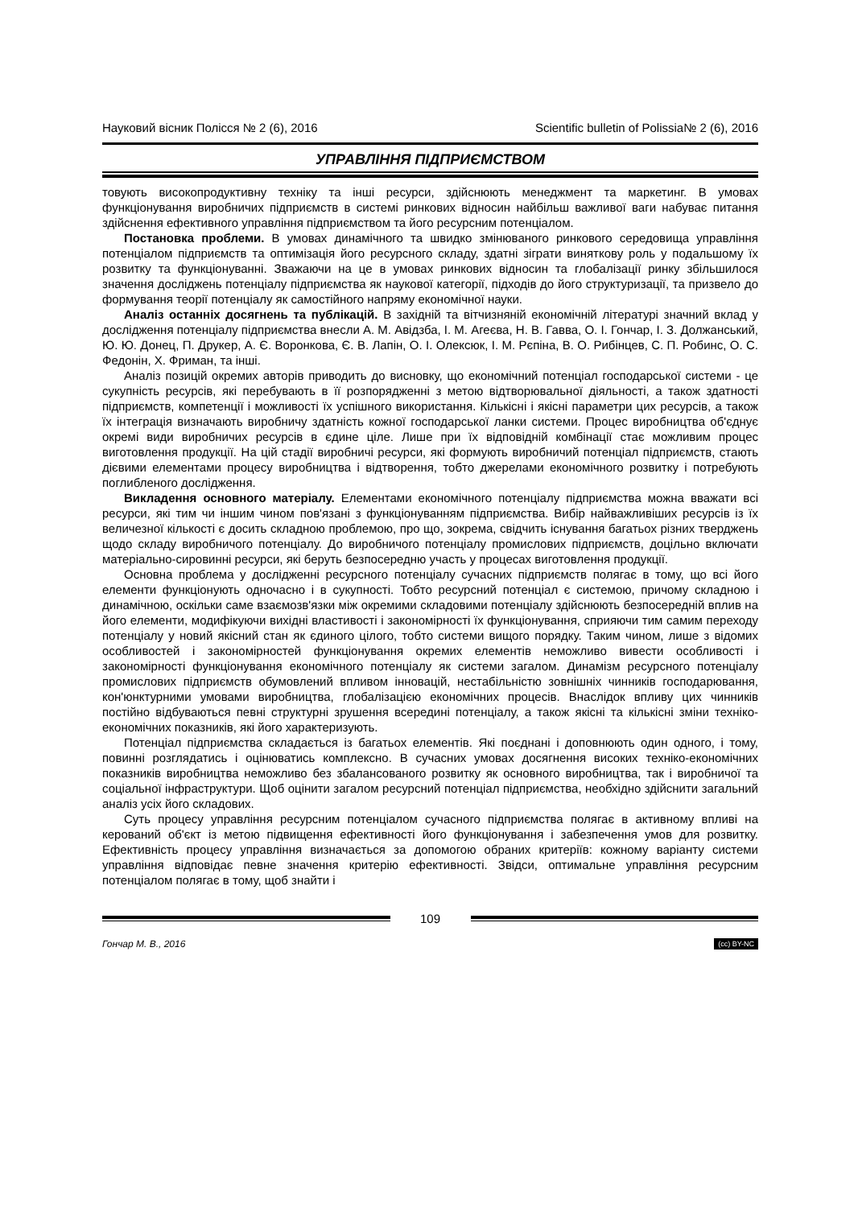Науковий вісник Полісся № 2 (6), 2016 Scientific bulletin of Polissia№ 2 (6), 2016
УПРАВЛІННЯ ПІДПРИЄМСТВОМ
товують високопродуктивну техніку та інші ресурси, здійснюють менеджмент та маркетинг. В умовах функціонування виробничих підприємств в системі ринкових відносин найбільш важливої ваги набуває питання здійснення ефективного управління підприємством та його ресурсним потенціалом.
Постановка проблеми. В умовах динамічного та швидко змінюваного ринкового середовища управління потенціалом підприємств та оптимізація його ресурсного складу, здатні зіграти виняткову роль у подальшому їх розвитку та функціонуванні. Зважаючи на це в умовах ринкових відносин та глобалізації ринку збільшилося значення досліджень потенціалу підприємства як наукової категорії, підходів до його структуризації, та призвело до формування теорії потенціалу як самостійного напряму економічної науки.
Аналіз останніх досягнень та публікацій. В західній та вітчизняній економічній літературі значний вклад у дослідження потенціалу підприємства внесли А. М. Авідзба, І. М. Агеєва, Н. В. Гавва, О. І. Гончар, І. З. Должанський, Ю. Ю. Донец, П. Друкер, А. Є. Воронкова, Є. В. Лапін, О. І. Олексюк, І. М. Рєпіна, В. О. Рибінцев, С. П. Робинс, О. С. Федонін, Х. Фриман, та інші.
Аналіз позицій окремих авторів приводить до висновку, що економічний потенціал господарської системи - це сукупність ресурсів, які перебувають в її розпорядженні з метою відтворювальної діяльності, а також здатності підприємств, компетенції і можливості їх успішного використання. Кількісні і якісні параметри цих ресурсів, а також їх інтеграція визначають виробничу здатність кожної господарської ланки системи. Процес виробництва об'єднує окремі види виробничих ресурсів в єдине ціле. Лише при їх відповідній комбінації стає можливим процес виготовлення продукції. На цій стадії виробничі ресурси, які формують виробничий потенціал підприємств, стають дієвими елементами процесу виробництва і відтворення, тобто джерелами економічного розвитку і потребують поглибленого дослідження.
Викладення основного матеріалу. Елементами економічного потенціалу підприємства можна вважати всі ресурси, які тим чи іншим чином пов'язані з функціонуванням підприємства. Вибір найважливіших ресурсів із їх величезної кількості є досить складною проблемою, про що, зокрема, свідчить існування багатьох різних тверджень щодо складу виробничого потенціалу. До виробничого потенціалу промислових підприємств, доцільно включати матеріально-сировинні ресурси, які беруть безпосередню участь у процесах виготовлення продукції.
Основна проблема у дослідженні ресурсного потенціалу сучасних підприємств полягає в тому, що всі його елементи функціонують одночасно і в сукупності. Тобто ресурсний потенціал є системою, причому складною і динамічною, оскільки саме взаємозв'язки між окремими складовими потенціалу здійснюють безпосередній вплив на його елементи, модифікуючи вихідні властивості і закономірності їх функціонування, сприяючи тим самим переходу потенціалу у новий якісний стан як єдиного цілого, тобто системи вищого порядку. Таким чином, лише з відомих особливостей і закономірностей функціонування окремих елементів неможливо вивести особливості і закономірності функціонування економічного потенціалу як системи загалом. Динамізм ресурсного потенціалу промислових підприємств обумовлений впливом інновацій, нестабільністю зовнішніх чинників господарювання, кон'юнктурними умовами виробництва, глобалізацією економічних процесів. Внаслідок впливу цих чинників постійно відбуваються певні структурні зрушення всередині потенціалу, а також якісні та кількісні зміни техніко-економічних показників, які його характеризують.
Потенціал підприємства складається із багатьох елементів. Які поєднані і доповнюють один одного, і тому, повинні розглядатись і оцінюватись комплексно. В сучасних умовах досягнення високих техніко-економічних показників виробництва неможливо без збалансованого розвитку як основного виробництва, так і виробничої та соціальної інфраструктури. Щоб оцінити загалом ресурсний потенціал підприємства, необхідно здійснити загальний аналіз усіх його складових.
Суть процесу управління ресурсним потенціалом сучасного підприємства полягає в активному впливі на керований об'єкт із метою підвищення ефективності його функціонування і забезпечення умов для розвитку. Ефективність процесу управління визначається за допомогою обраних критеріїв: кожному варіанту системи управління відповідає певне значення критерію ефективності. Звідси, оптимальне управління ресурсним потенціалом полягає в тому, щоб знайти і
109
Гончар М. В., 2016 (cc) BY-NC